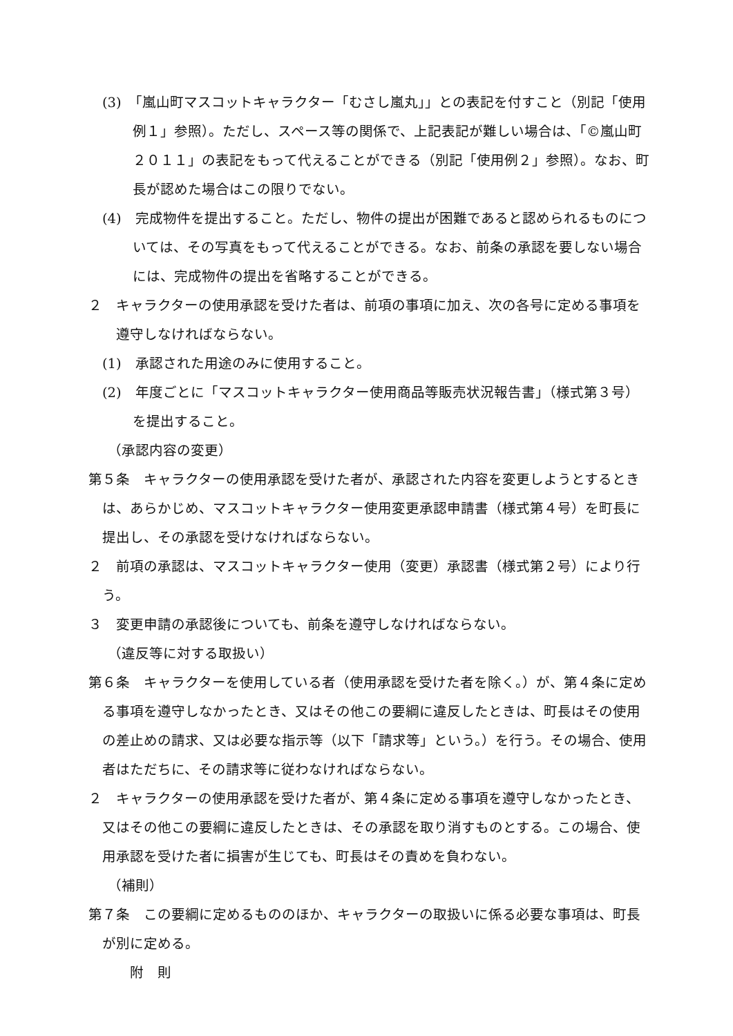(3)　「嵐山町マスコットキャラクター「むさし嵐丸」」との表記を付すこと（別記「使用例１」参照）。ただし、スペース等の関係で、上記表記が難しい場合は、「©嵐山町２０１１」の表記をもって代えることができる（別記「使用例２」参照）。なお、町長が認めた場合はこの限りでない。
(4)　完成物件を提出すること。ただし、物件の提出が困難であると認められるものについては、その写真をもって代えることができる。なお、前条の承認を要しない場合には、完成物件の提出を省略することができる。
２　キャラクターの使用承認を受けた者は、前項の事項に加え、次の各号に定める事項を遵守しなければならない。
(1)　承認された用途のみに使用すること。
(2)　年度ごとに「マスコットキャラクター使用商品等販売状況報告書」（様式第３号）を提出すること。
（承認内容の変更）
第５条　キャラクターの使用承認を受けた者が、承認された内容を変更しようとするときは、あらかじめ、マスコットキャラクター使用変更承認申請書（様式第４号）を町長に提出し、その承認を受けなければならない。
２　前項の承認は、マスコットキャラクター使用（変更）承認書（様式第２号）により行う。
３　変更申請の承認後についても、前条を遵守しなければならない。
（違反等に対する取扱い）
第６条　キャラクターを使用している者（使用承認を受けた者を除く。）が、第４条に定める事項を遵守しなかったとき、又はその他この要綱に違反したときは、町長はその使用の差止めの請求、又は必要な指示等（以下「請求等」という。）を行う。その場合、使用者はただちに、その請求等に従わなければならない。
２　キャラクターの使用承認を受けた者が、第４条に定める事項を遵守しなかったとき、又はその他この要綱に違反したときは、その承認を取り消すものとする。この場合、使用承認を受けた者に損害が生じても、町長はその責めを負わない。
（補則）
第７条　この要綱に定めるもののほか、キャラクターの取扱いに係る必要な事項は、町長が別に定める。
附　則